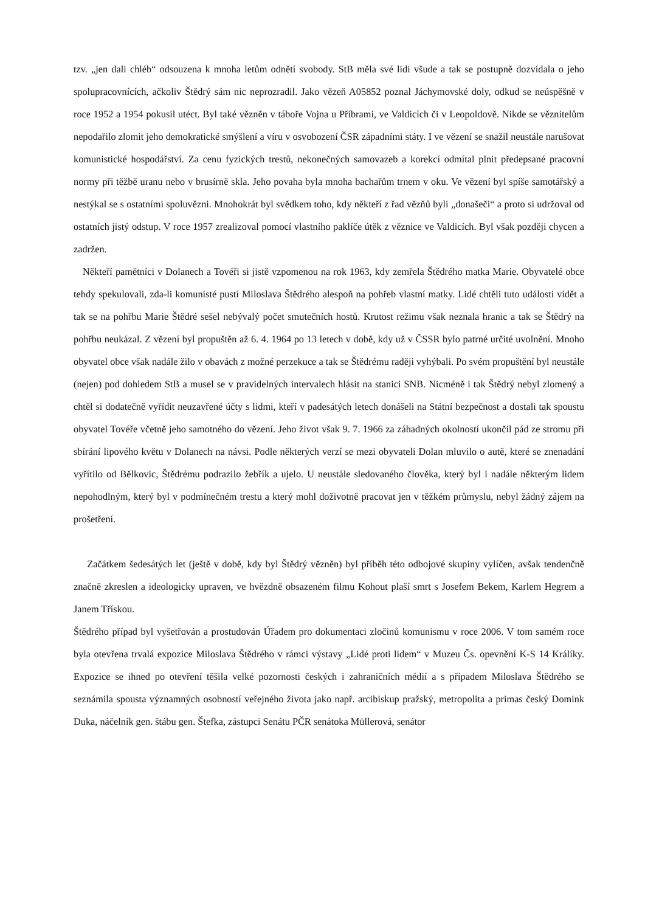tzv. „jen dali chléb“ odsouzena k mnoha letům odnětí svobody. StB měla své lidi všude a tak se postupně dozvídala o jeho spolupracovnících, ačkoliv Štědrý sám nic neprozradil. Jako vězeň A05852 poznal Jáchymovské doly, odkud se neúspěšně v roce 1952 a 1954 pokusil utéct. Byl také vězněn v táboře Vojna u Příbrami, ve Valdicích či v Leopoldově. Nikde se věznitelům nepodařilo zlomit jeho demokratické smýšlení a víru v osvobození ČSR západními státy. I ve vězení se snažil neustále narušovat komunistické hospodářství. Za cenu fyzických trestů, nekonečných samovazeb a korekcí odmítal plnit předepsané pracovní normy při těžbě uranu nebo v brusírně skla. Jeho povaha byla mnoha bachařům trnem v oku. Ve vězení byl spíše samotářský a nestýkal se s ostatními spoluvězni. Mnohokrát byl svědkem toho, kdy někteří z řad vězňů byli „donašeči“ a proto si udržoval od ostatních jistý odstup. V roce 1957 zrealizoval pomocí vlastního paklíče útěk z věznice ve Valdicích. Byl však později chycen a zadržen.
Někteří pamětníci v Dolanech a Tovéři si jistě vzpomenou na rok 1963, kdy zemřela Štědrého matka Marie. Obyvatelé obce tehdy spekulovali, zda-li komunisté pustí Miloslava Štědrého alespoň na pohřeb vlastní matky. Lidé chtěli tuto události vidět a tak se na pohřbu Marie Štědré sešel nebývalý počet smutečních hostů. Krutost režimu však neznala hranic a tak se Štědrý na pohřbu neukázal. Z vězení byl propuštěn až 6. 4. 1964 po 13 letech v době, kdy už v ČSSR bylo patrné určité uvolnění. Mnoho obyvatel obce však nadále žilo v obavách z možné perzekuce a tak se Štědrému raději vyhýbali. Po svém propuštění byl neustále (nejen) pod dohledem StB a musel se v pravidelných intervalech hlásit na stanici SNB. Nicméně i tak Štědrý nebyl zlomený a chtěl si dodatečně vyřídit neuzavřené účty s lidmi, kteří v padesátých letech donášeli na Státní bezpečnost a dostali tak spoustu obyvatel Tovéře včetně jeho samotného do vězení. Jeho život však 9. 7. 1966 za záhadných okolností ukončil pád ze stromu při sbírání lipového květu v Dolanech na návsi. Podle některých verzí se mezi obyvateli Dolan mluvilo o autě, které se znenadání vyřítilo od Bělkovic, Štědrému podrazilo žebřík a ujelo. U neustále sledovaného člověka, který byl i nadále některým lidem nepohodlným, který byl v podmínečném trestu a který mohl doživotně pracovat jen v těžkém průmyslu, nebyl žádný zájem na prošetření.
Začátkem šedesátých let (ještě v době, kdy byl Štědrý vězněn) byl příběh této odbojové skupiny vylíčen, avšak tendenčně značně zkreslen a ideologicky upraven, ve hvězdně obsazeném filmu Kohout plaší smrt s Josefem Bekem, Karlem Hegrem a Janem Třískou.
Štědrého případ byl vyšetřován a prostudován Úřadem pro dokumentaci zločinů komunismu v roce 2006. V tom samém roce byla otevřena trvalá expozice Miloslava Štědrého v rámci výstavy „Lidé proti lidem“ v Muzeu Čs. opevnění K-S 14 Králíky. Expozice se ihned po otevření těšila velké pozornosti českých i zahraničních médií a s případem Miloslava Štědrého se seznámila spousta významných osobností veřejného života jako např. arcibiskup pražský, metropolita a primas český Domink Duka, náčelník gen. štábu gen. Štefka, zástupci Senátu PČR senátoka Müllerová, senátor